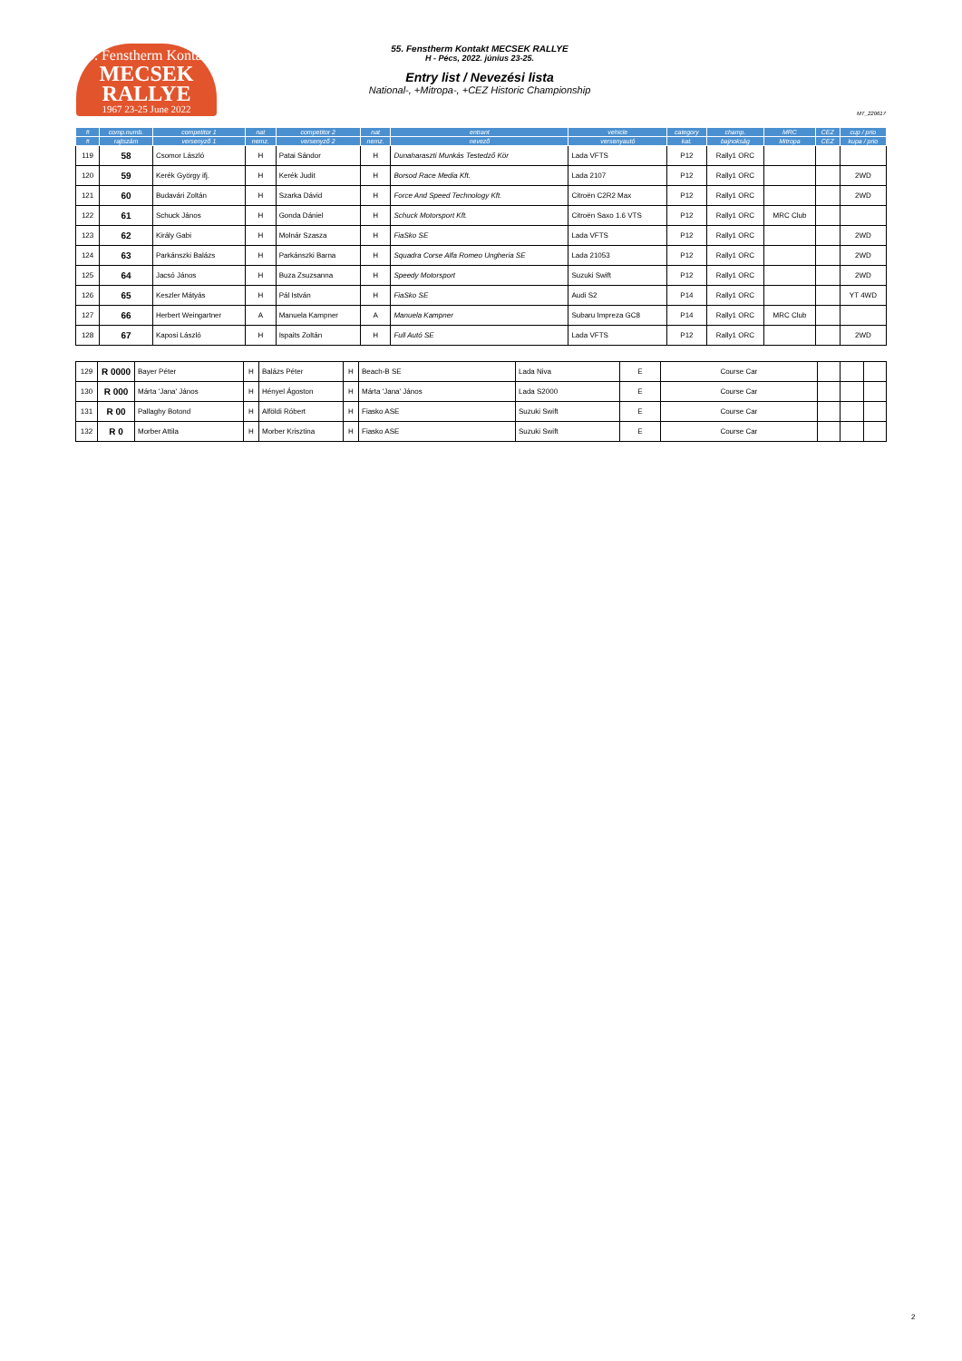55. Fenstherm Kontakt
MECSEK RALLYE
1967 23-25 June 2022
55. Fenstherm Kontakt MECSEK RALLYE
H - Pécs, 2022. június 23-25.
Entry list / Nevezési lista
National-, +Mitropa-, +CEZ Historic Championship
MT_220617
| # | comp.numb. | competitor 1 | nat | competitor 2 | nat | entrant | vehicle | category | champ. | MRC | CEZ | cup / prio |
| --- | --- | --- | --- | --- | --- | --- | --- | --- | --- | --- | --- | --- |
| # | rajtszám | versenyző 1 | nemz. | versenyző 2 | nemz. | nevező | versenyautó | kat. | bajnokság | Mitropa | CEZ | kupa / prio |
| 119 | 58 | Csomor László | H | Patai Sándor | H | Dunaharaszti Munkás Testedző Kör | Lada VFTS | P12 | Rally1 ORC | | | |
| 120 | 59 | Kerék György ifj. | H | Kerék Judit | H | Borsod Race Media Kft. | Lada 2107 | P12 | Rally1 ORC | | | 2WD |
| 121 | 60 | Budavári Zoltán | H | Szarka Dávid | H | Force And Speed Technology Kft. | Citroën C2R2 Max | P12 | Rally1 ORC | | | 2WD |
| 122 | 61 | Schuck János | H | Gonda Dániel | H | Schuck Motorsport Kft. | Citroën Saxo 1.6 VTS | P12 | Rally1 ORC | MRC Club | | |
| 123 | 62 | Király Gabi | H | Molnár Szasza | H | FiaSko SE | Lada VFTS | P12 | Rally1 ORC | | | 2WD |
| 124 | 63 | Parkánszki Balázs | H | Parkánszki Barna | H | Squadra Corse Alfa Romeo Ungheria SE | Lada 21053 | P12 | Rally1 ORC | | | 2WD |
| 125 | 64 | Jacsó János | H | Buza Zsuzsanna | H | Speedy Motorsport | Suzuki Swift | P12 | Rally1 ORC | | | 2WD |
| 126 | 65 | Keszler Mátyás | H | Pál István | H | FiaSko SE | Audi S2 | P14 | Rally1 ORC | | | YT 4WD |
| 127 | 66 | Herbert Weingartner | A | Manuela Kampner | A | Manuela Kampner | Subaru Impreza GC8 | P14 | Rally1 ORC | MRC Club | | |
| 128 | 67 | Kaposi László | H | Ispaits Zoltán | H | Full Autó SE | Lada VFTS | P12 | Rally1 ORC | | | 2WD |
| 129 | R 0000 | Bayer Péter | H | Balázs Péter | H | Beach-B SE | Lada Niva | E | Course Car | | | |
| 130 | R 000 | Márta 'Jana' János | H | Hényel Ágoston | H | Márta 'Jana' János | Lada S2000 | E | Course Car | | | |
| 131 | R 00 | Pallaghy Botond | H | Alföldi Róbert | H | Fiasko ASE | Suzuki Swift | E | Course Car | | | |
| 132 | R 0 | Morber Attila | H | Morber Krisztina | H | Fiasko ASE | Suzuki Swift | E | Course Car | | | |
2